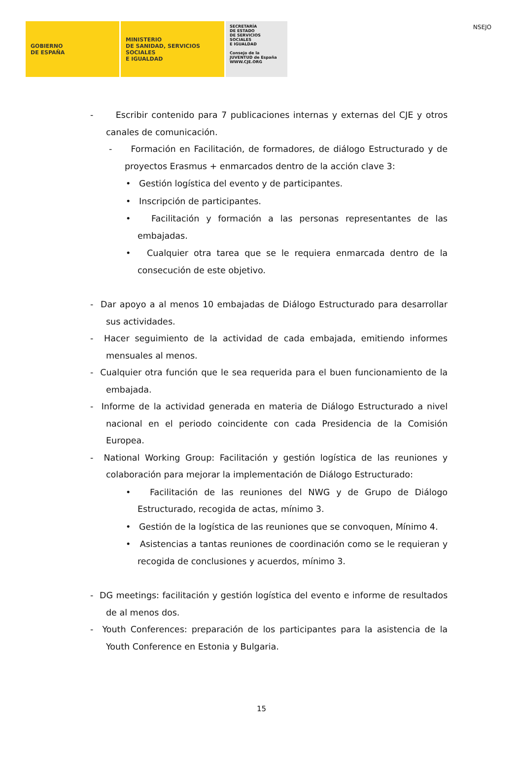NSEJO
GOBIERNO
DE ESPAÑA
MINISTERIO
DE SANIDAD, SERVICIOS SOCIALES
E IGUALDAD
SECRETARÍA
DE ESTADO
DE SERVICIOS SOCIALES
E IGUALDAD
Consejo de la JUVENTUD de España
WWW.CJE.ORG
- Escribir contenido para 7 publicaciones internas y externas del CJE y otros canales de comunicación.
- Formación en Facilitación, de formadores, de diálogo Estructurado y de proyectos Erasmus + enmarcados dentro de la acción clave 3:
• Gestión logística del evento y de participantes.
• Inscripción de participantes.
• Facilitación y formación a las personas representantes de las embajadas.
• Cualquier otra tarea que se le requiera enmarcada dentro de la consecución de este objetivo.
- Dar apoyo a al menos 10 embajadas de Diálogo Estructurado para desarrollar sus actividades.
- Hacer seguimiento de la actividad de cada embajada, emitiendo informes mensuales al menos.
- Cualquier otra función que le sea requerida para el buen funcionamiento de la embajada.
- Informe de la actividad generada en materia de Diálogo Estructurado a nivel nacional en el periodo coincidente con cada Presidencia de la Comisión Europea.
- National Working Group: Facilitación y gestión logística de las reuniones y colaboración para mejorar la implementación de Diálogo Estructurado:
• Facilitación de las reuniones del NWG y de Grupo de Diálogo Estructurado, recogida de actas, mínimo 3.
• Gestión de la logística de las reuniones que se convoquen, Mínimo 4.
• Asistencias a tantas reuniones de coordinación como se le requieran y recogida de conclusiones y acuerdos, mínimo 3.
- DG meetings: facilitación y gestión logística del evento e informe de resultados de al menos dos.
- Youth Conferences: preparación de los participantes para la asistencia de la Youth Conference en Estonia y Bulgaria.
15